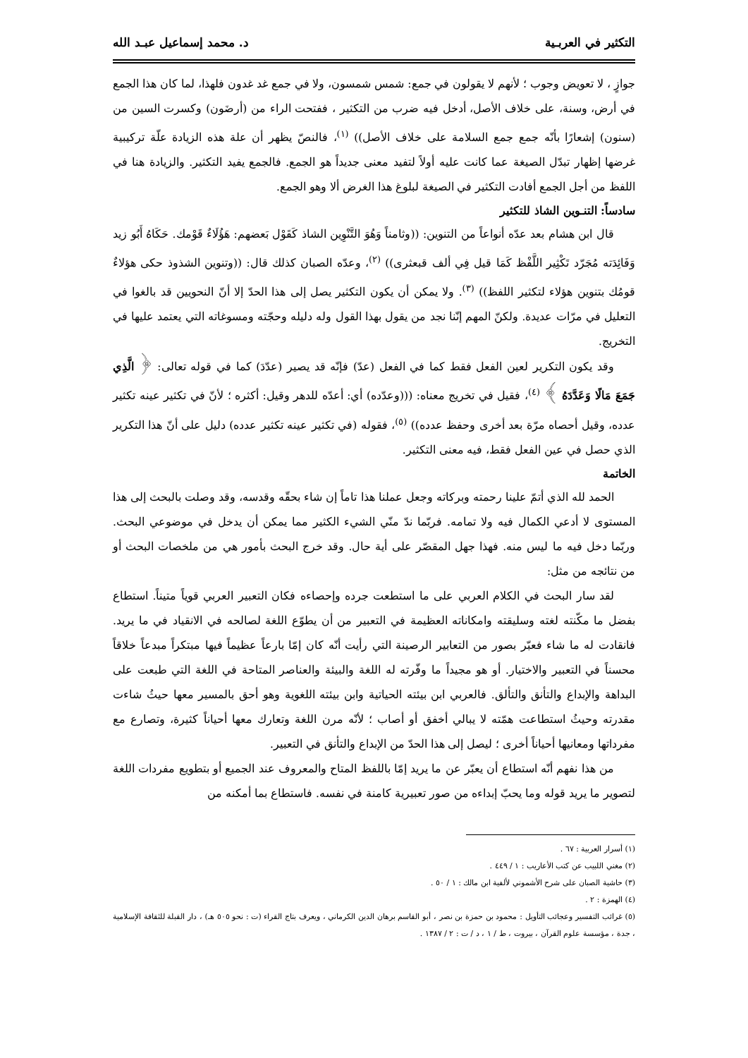التكثير في العربـية د. محمد إسماعيل عبـد الله
جوازٍ ، لا تعويض وجوب ؛ لأنهم لا يقولون في جمع: شمس شمسون، ولا في جمع غد غدون فلهذا، لما كان هذا الجمع في أرض، وسنة، على خلاف الأصل، أدخل فيه ضرب من التكثير ، ففتحت الراء من (أرضَون) وكسرت السين من (سنون) إشعارًا بأنّه جمع جمع السلامة على خلاف الأصل)) <sup>(١)</sup>، فالنصّ يظهر أن علة هذه الزيادة علّة تركيبية غرضها إظهار تبدّل الصيغة عما كانت عليه أولاً لتفيد معنى جديداً هو الجمع. فالجمع يفيد التكثير. والزيادة هنا في اللفظ من أجل الجمع أفادت التكثير في الصيغة لبلوغ هذا الغرض ألا وهو الجمع.
سادساً: التنـوين الشاذ للتكثير
قال ابن هشام بعد عدّه أنواعاً من التنوين: ((وثامناً وَهُوَ التَّنْوِين الشاذ كَقَوْل بَعضهم: هَؤُلَاءٌ قَوْمك. حَكَاهُ أَبُو زيد وَفَائِدَته مُجَرّد تَكْثِير اللَّفْظ كَمَا قيل فِي ألف قبعثرى)) <sup>(٢)</sup>، وعدّه الصبان كذلك قال: ((وتنوين الشذوذ حكى هؤلاءٌ قومُك بتنوين هؤلاء لتكثير اللفظ)) <sup>(٣)</sup>. ولا يمكن أن يكون التكثير يصل إلى هذا الحدّ إلا أنّ النحويين قد بالغوا في التعليل في مرّات عديدة. ولكنّ المهم إنّنا نجد من يقول بهذا القول وله دليله وحجّته ومسوغاته التي يعتمد عليها في التخريج.
وقد يكون التكرير لعين الفعل فقط كما في الفعل (عدّ) فإنّه قد يصير (عدّدَ) كما في قوله تعالى: ﴿ الَّذِي جَمَعَ مَالًا وَعَدَّدَهُ ﴾ <sup>(٤)</sup>، فقيل في تخريج معناه: (((وعدّده) أي: أعدّه للدهر وقيل: أكثره ؛ لأنّ في تكثير عينه تكثير عدده، وقيل أحصاه مرّة بعد أخرى وحفظ عدده)) <sup>(٥)</sup>، فقوله (في تكثير عينه تكثير عدده) دليل على أنّ هذا التكرير الذي حصل في عين الفعل فقط، فيه معنى التكثير.
الخاتمة
الحمد لله الذي أتمّ علينا رحمته وبركاته وجعل عملنا هذا تاماً إن شاء بحقّه وقدسه، وقد وصلت بالبحث إلى هذا المستوى لا أدعي الكمال فيه ولا تمامه. فربّما ندّ منّي الشيء الكثير مما يمكن أن يدخل في موضوعي البحث. وربّما دخل فيه ما ليس منه. فهذا جهل المقصّر على أية حال. وقد خرج البحث بأمور هي من ملخصات البحث أو من نتائجه من مثل:
لقد سار البحث في الكلام العربي على ما استطعت جرده وإحصاءه فكان التعبير العربي قوياً متيناً. استطاع بفضل ما مكّنته لغته وسليقته وامكاناته العظيمة في التعبير من أن يطوّع اللغة لصالحه في الانقياد في ما يريد. فانقادت له ما شاء فعبّر بصور من التعابير الرصينة التي رأيت أنّه كان إمّا بارعاً عظيماً فيها مبتكراً مبدعاً خلاقاً محسناً في التعبير والاختيار. أو هو مجيداً ما وفّرته له اللغة والبيئة والعناصر المتاحة في اللغة التي طبعت على البداهة والإبداع والتأنق والتألق. فالعربي ابن بيئته الحياتية وابن بيئته اللغوية وهو أحق بالمسير معها حيثُ شاءت مقدرته وحيثُ استطاعت همّته لا يبالي أخفق أو أصاب ؛ لأنّه مرن اللغة وتعارك معها أحياناً كثيرة، وتصارع مع مفرداتها ومعانيها أحياناً أخرى ؛ ليصل إلى هذا الحدّ من الإبداع والتأنق في التعبير.
من هذا نفهم أنّه استطاع أن يعبّر عن ما يريد إمّا باللفظ المتاح والمعروف عند الجميع أو بتطويع مفردات اللغة لتصوير ما يريد قوله وما يحبّ إبداءه من صور تعبيرية كامنة في نفسه. فاستطاع بما أمكنه من
(١) أسرار العربية : ٦٧ .
(٢) مغني اللبيب عن كتب الأعاريب : ١ / ٤٤٩ .
(٣) حاشية الصبان على شرح الأشموني لألفية ابن مالك : ١ / ٥٠ .
(٤) الهمزة : ٢ .
(٥) غرائب التفسير وعجائب التأويل : محمود بن حمزة بن نصر ، أبو القاسم برهان الدين الكرماني ، ويعرف بتاج القراء (ت : نحو ٥٠٥ هـ) ، دار القبلة للثقافة الإسلامية ، جدة ، مؤسسة علوم القرآن ، بيروت ، ط / ١ ، د / ت : ٢ / ١٣٨٧ .